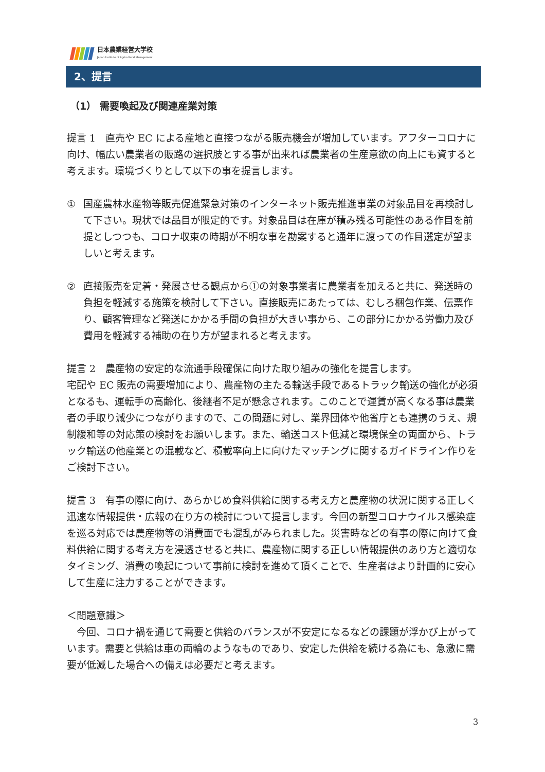日本農業経営大学校
Japan Institute of Agricultural Management
2、提言
（1） 需要喚起及び関連産業対策
提言 1　直売や EC による産地と直接つながる販売機会が増加しています。アフターコロナに向け、幅広い農業者の販路の選択肢とする事が出来れば農業者の生産意欲の向上にも資すると考えます。環境づくりとして以下の事を提言します。
① 国産農林水産物等販売促進緊急対策のインターネット販売推進事業の対象品目を再検討して下さい。現状では品目が限定的です。対象品目は在庫が積み残る可能性のある作目を前提としつつも、コロナ収束の時期が不明な事を勘案すると通年に渡っての作目選定が望ましいと考えます。
② 直接販売を定着・発展させる観点から①の対象事業者に農業者を加えると共に、発送時の負担を軽減する施策を検討して下さい。直接販売にあたっては、むしろ梱包作業、伝票作り、顧客管理など発送にかかる手間の負担が大きい事から、この部分にかかる労働力及び費用を軽減する補助の在り方が望まれると考えます。
提言 2　農産物の安定的な流通手段確保に向けた取り組みの強化を提言します。
宅配や EC 販売の需要増加により、農産物の主たる輸送手段であるトラック輸送の強化が必須となるも、運転手の高齢化、後継者不足が懸念されます。このことで運賃が高くなる事は農業者の手取り減少につながりますので、この問題に対し、業界団体や他省庁とも連携のうえ、規制緩和等の対応策の検討をお願いします。また、輸送コスト低減と環境保全の両面から、トラック輸送の他産業との混載など、積載率向上に向けたマッチングに関するガイドライン作りをご検討下さい。
提言 3　有事の際に向け、あらかじめ食料供給に関する考え方と農産物の状況に関する正しく迅速な情報提供・広報の在り方の検討について提言します。今回の新型コロナウイルス感染症を巡る対応では農産物等の消費面でも混乱がみられました。災害時などの有事の際に向けて食料供給に関する考え方を浸透させると共に、農産物に関する正しい情報提供のあり方と適切なタイミング、消費の喚起について事前に検討を進めて頂くことで、生産者はより計画的に安心して生産に注力することができます。
＜問題意識＞
　今回、コロナ禍を通じて需要と供給のバランスが不安定になるなどの課題が浮かび上がっています。需要と供給は車の両輪のようなものであり、安定した供給を続ける為にも、急激に需要が低減した場合への備えは必要だと考えます。
3